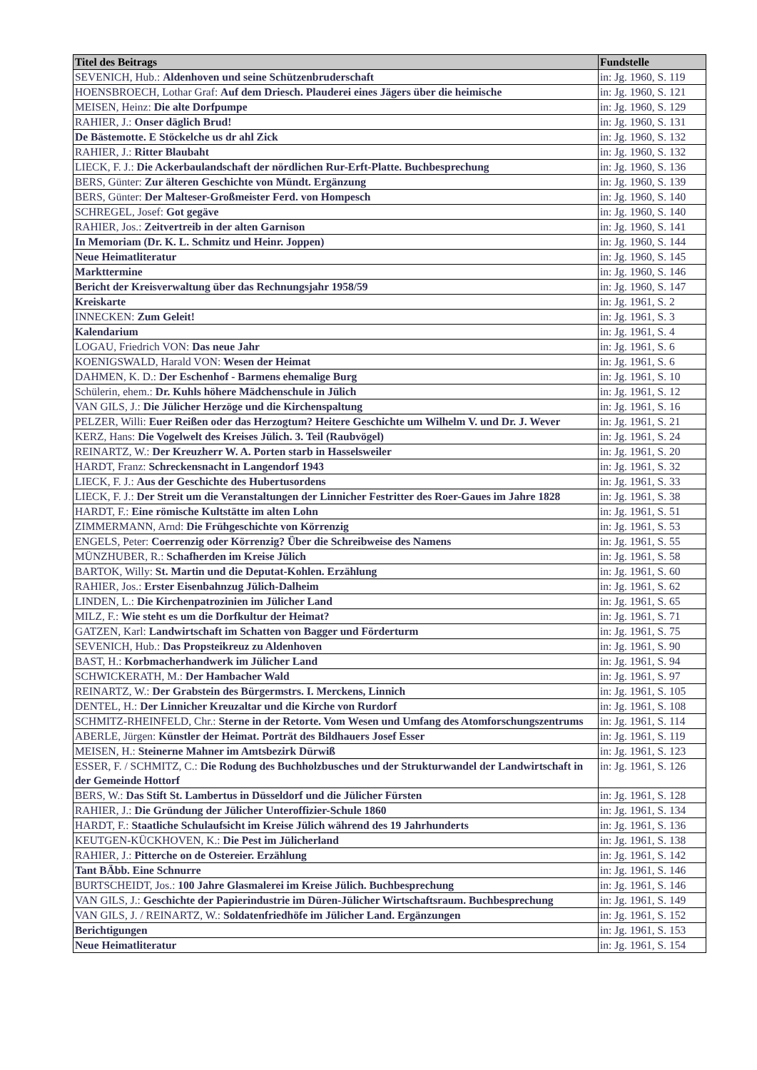| Titel des Beitrags | Fundstelle |
| --- | --- |
| SEVENICH, Hub.: Aldenhoven und seine Schützenbruderschaft | in: Jg. 1960, S. 119 |
| HOENSBROECH, Lothar Graf: Auf dem Driesch. Plauderei eines Jägers über die heimische | in: Jg. 1960, S. 121 |
| MEISEN, Heinz: Die alte Dorfpumpe | in: Jg. 1960, S. 129 |
| RAHIER, J.: Onser däglich Brud! | in: Jg. 1960, S. 131 |
| De Bästemotte. E Stöckelche us dr ahl Zick | in: Jg. 1960, S. 132 |
| RAHIER, J.: Ritter Blaubaht | in: Jg. 1960, S. 132 |
| LIECK, F. J.: Die Ackerbaulandschaft der nördlichen Rur-Erft-Platte. Buchbesprechung | in: Jg. 1960, S. 136 |
| BERS, Günter: Zur älteren Geschichte von Mündt. Ergänzung | in: Jg. 1960, S. 139 |
| BERS, Günter: Der Malteser-Großmeister Ferd. von Hompesch | in: Jg. 1960, S. 140 |
| SCHREGEL, Josef: Got gegäve | in: Jg. 1960, S. 140 |
| RAHIER, Jos.: Zeitvertreib in der alten Garnison | in: Jg. 1960, S. 141 |
| In Memoriam (Dr. K. L. Schmitz und Heinr. Joppen) | in: Jg. 1960, S. 144 |
| Neue Heimatliteratur | in: Jg. 1960, S. 145 |
| Markttermine | in: Jg. 1960, S. 146 |
| Bericht der Kreisverwaltung über das Rechnungsjahr 1958/59 | in: Jg. 1960, S. 147 |
| Kreiskarte | in: Jg. 1961, S. 2 |
| INNECKEN: Zum Geleit! | in: Jg. 1961, S. 3 |
| Kalendarium | in: Jg. 1961, S. 4 |
| LOGAU, Friedrich VON: Das neue Jahr | in: Jg. 1961, S. 6 |
| KOENIGSWALD, Harald VON: Wesen der Heimat | in: Jg. 1961, S. 6 |
| DAHMEN, K. D.: Der Eschenhof - Barmens ehemalige Burg | in: Jg. 1961, S. 10 |
| Schülerin, ehem.: Dr. Kuhls höhere Mädchenschule in Jülich | in: Jg. 1961, S. 12 |
| VAN GILS, J.: Die Jülicher Herzöge und die Kirchenspaltung | in: Jg. 1961, S. 16 |
| PELZER, Willi: Euer Reißen oder das Herzogtum? Heitere Geschichte um Wilhelm V. und Dr. J. Wever | in: Jg. 1961, S. 21 |
| KERZ, Hans: Die Vogelwelt des Kreises Jülich. 3. Teil (Raubvögel) | in: Jg. 1961, S. 24 |
| REINARTZ, W.: Der Kreuzherr W. A. Porten starb in Hasselsweiler | in: Jg. 1961, S. 20 |
| HARDT, Franz: Schreckensnacht in Langendorf 1943 | in: Jg. 1961, S. 32 |
| LIECK, F. J.: Aus der Geschichte des Hubertusordens | in: Jg. 1961, S. 33 |
| LIECK, F. J.: Der Streit um die Veranstaltungen der Linnicher Festritter des Roer-Gaues im Jahre 1828 | in: Jg. 1961, S. 38 |
| HARDT, F.: Eine römische Kultstätte im alten Lohn | in: Jg. 1961, S. 51 |
| ZIMMERMANN, Arnd: Die Frühgeschichte von Körrenzig | in: Jg. 1961, S. 53 |
| ENGELS, Peter: Coerrenzig oder Körrenzig? Über die Schreibweise des Namens | in: Jg. 1961, S. 55 |
| MÜNZHUBER, R.: Schafherden im Kreise Jülich | in: Jg. 1961, S. 58 |
| BARTOK, Willy: St. Martin und die Deputat-Kohlen. Erzählung | in: Jg. 1961, S. 60 |
| RAHIER, Jos.: Erster Eisenbahnzug Jülich-Dalheim | in: Jg. 1961, S. 62 |
| LINDEN, L.: Die Kirchenpatrozinien im Jülicher Land | in: Jg. 1961, S. 65 |
| MILZ, F.: Wie steht es um die Dorfkultur der Heimat? | in: Jg. 1961, S. 71 |
| GATZEN, Karl: Landwirtschaft im Schatten von Bagger und Förderturm | in: Jg. 1961, S. 75 |
| SEVENICH, Hub.: Das Propsteikreuz zu Aldenhoven | in: Jg. 1961, S. 90 |
| BAST, H.: Korbmacherhandwerk im Jülicher Land | in: Jg. 1961, S. 94 |
| SCHWICKERATH, M.: Der Hambacher Wald | in: Jg. 1961, S. 97 |
| REINARTZ, W.: Der Grabstein des Bürgermstrs. I. Merckens, Linnich | in: Jg. 1961, S. 105 |
| DENTEL, H.: Der Linnicher Kreuzaltar und die Kirche von Rurdorf | in: Jg. 1961, S. 108 |
| SCHMITZ-RHEINFELD, Chr.: Sterne in der Retorte. Vom Wesen und Umfang des Atomforschungszentrums | in: Jg. 1961, S. 114 |
| ABERLE, Jürgen: Künstler der Heimat. Porträt des Bildhauers Josef Esser | in: Jg. 1961, S. 119 |
| MEISEN, H.: Steinerne Mahner im Amtsbezirk Dürwiß | in: Jg. 1961, S. 123 |
| ESSER, F. / SCHMITZ, C.: Die Rodung des Buchholzbusches und der Strukturwandel der Landwirtschaft in der Gemeinde Hottorf | in: Jg. 1961, S. 126 |
| BERS, W.: Das Stift St. Lambertus in Düsseldorf und die Jülicher Fürsten | in: Jg. 1961, S. 128 |
| RAHIER, J.: Die Gründung der Jülicher Unteroffizier-Schule 1860 | in: Jg. 1961, S. 134 |
| HARDT, F.: Staatliche Schulaufsicht im Kreise Jülich während des 19 Jahrhunderts | in: Jg. 1961, S. 136 |
| KEUTGEN-KÜCKHOVEN, K.: Die Pest im Jülicherland | in: Jg. 1961, S. 138 |
| RAHIER, J.: Pitterche on de Ostereier. Erzählung | in: Jg. 1961, S. 142 |
| Tant BÄbb. Eine Schnurre | in: Jg. 1961, S. 146 |
| BURTSCHEIDT, Jos.: 100 Jahre Glasmalerei im Kreise Jülich. Buchbesprechung | in: Jg. 1961, S. 146 |
| VAN GILS, J.: Geschichte der Papierindustrie im Düren-Jülicher Wirtschaftsraum. Buchbesprechung | in: Jg. 1961, S. 149 |
| VAN GILS, J. / REINARTZ, W.: Soldatenfriedhöfe im Jülicher Land. Ergänzungen | in: Jg. 1961, S. 152 |
| Berichtigungen | in: Jg. 1961, S. 153 |
| Neue Heimatliteratur | in: Jg. 1961, S. 154 |